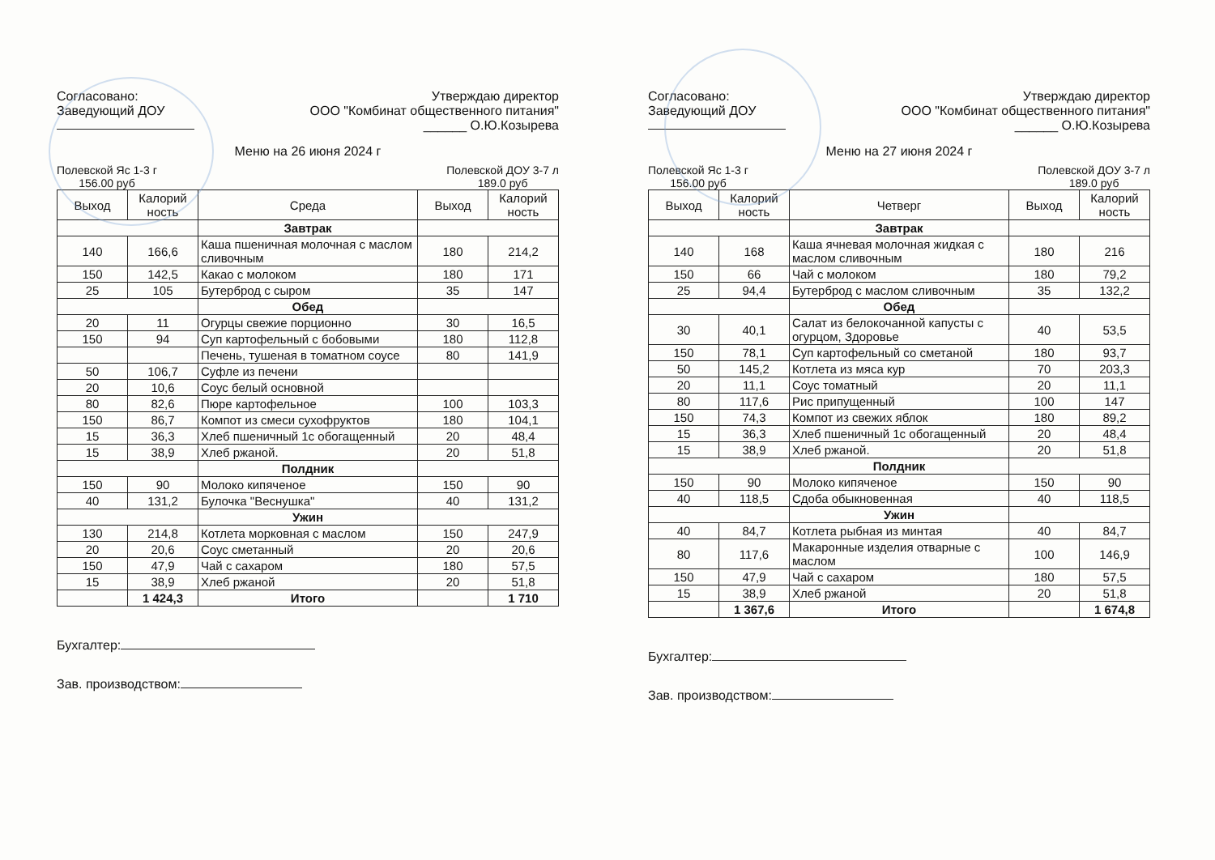Согласовано:
Заведующий ДОУ
Утверждаю директор
ООО "Комбинат общественного питания"
______ О.Ю.Козырева
Меню на 26 июня 2024 г
Полевской Яс 1-3 г
156.00 руб
Полевской ДОУ 3-7 л
189.0 руб
| Выход | Калорий ность | Среда | Выход | Калорий ность |
| --- | --- | --- | --- | --- |
| | | Завтрак | | |
| 140 | 166,6 | Каша пшеничная молочная с маслом сливочным | 180 | 214,2 |
| 150 | 142,5 | Какао с молоком | 180 | 171 |
| 25 | 105 | Бутерброд с сыром | 35 | 147 |
| | | Обед | | |
| 20 | 11 | Огурцы свежие порционно | 30 | 16,5 |
| 150 | 94 | Суп картофельный с бобовыми | 180 | 112,8 |
| | | Печень, тушеная в томатном соусе | 80 | 141,9 |
| 50 | 106,7 | Суфле из печени | | |
| 20 | 10,6 | Соус белый основной | | |
| 80 | 82,6 | Пюре картофельное | 100 | 103,3 |
| 150 | 86,7 | Компот из смеси сухофруктов | 180 | 104,1 |
| 15 | 36,3 | Хлеб пшеничный 1с обогащенный | 20 | 48,4 |
| 15 | 38,9 | Хлеб ржаной. | 20 | 51,8 |
| | | Полдник | | |
| 150 | 90 | Молоко кипяченое | 150 | 90 |
| 40 | 131,2 | Булочка "Веснушка" | 40 | 131,2 |
| | | Ужин | | |
| 130 | 214,8 | Котлета морковная с маслом | 150 | 247,9 |
| 20 | 20,6 | Соус сметанный | 20 | 20,6 |
| 150 | 47,9 | Чай с сахаром | 180 | 57,5 |
| 15 | 38,9 | Хлеб ржаной | 20 | 51,8 |
| | 1 424,3 | Итого | | 1 710 |
Бухгалтер:
Зав. производством:
Согласовано:
Заведующий ДОУ
Утверждаю директор
ООО "Комбинат общественного питания"
______ О.Ю.Козырева
Меню на 27 июня 2024 г
Полевской Яс 1-3 г
156.00 руб
Полевской ДОУ 3-7 л
189.0 руб
| Выход | Калорий ность | Четверг | Выход | Калорий ность |
| --- | --- | --- | --- | --- |
| | | Завтрак | | |
| 140 | 168 | Каша ячневая молочная жидкая с маслом сливочным | 180 | 216 |
| 150 | 66 | Чай с молоком | 180 | 79,2 |
| 25 | 94,4 | Бутерброд с маслом сливочным | 35 | 132,2 |
| | | Обед | | |
| 30 | 40,1 | Салат из белокочанной капусты с огурцом, Здоровье | 40 | 53,5 |
| 150 | 78,1 | Суп картофельный со сметаной | 180 | 93,7 |
| 50 | 145,2 | Котлета из мяса кур | 70 | 203,3 |
| 20 | 11,1 | Соус томатный | 20 | 11,1 |
| 80 | 117,6 | Рис припущенный | 100 | 147 |
| 150 | 74,3 | Компот из свежих яблок | 180 | 89,2 |
| 15 | 36,3 | Хлеб пшеничный 1с обогащенный | 20 | 48,4 |
| 15 | 38,9 | Хлеб ржаной. | 20 | 51,8 |
| | | Полдник | | |
| 150 | 90 | Молоко кипяченое | 150 | 90 |
| 40 | 118,5 | Сдоба обыкновенная | 40 | 118,5 |
| | | Ужин | | |
| 40 | 84,7 | Котлета рыбная из минтая | 40 | 84,7 |
| 80 | 117,6 | Макаронные изделия отварные с маслом | 100 | 146,9 |
| 150 | 47,9 | Чай с сахаром | 180 | 57,5 |
| 15 | 38,9 | Хлеб ржаной | 20 | 51,8 |
| | 1 367,6 | Итого | | 1 674,8 |
Бухгалтер:
Зав. производством: